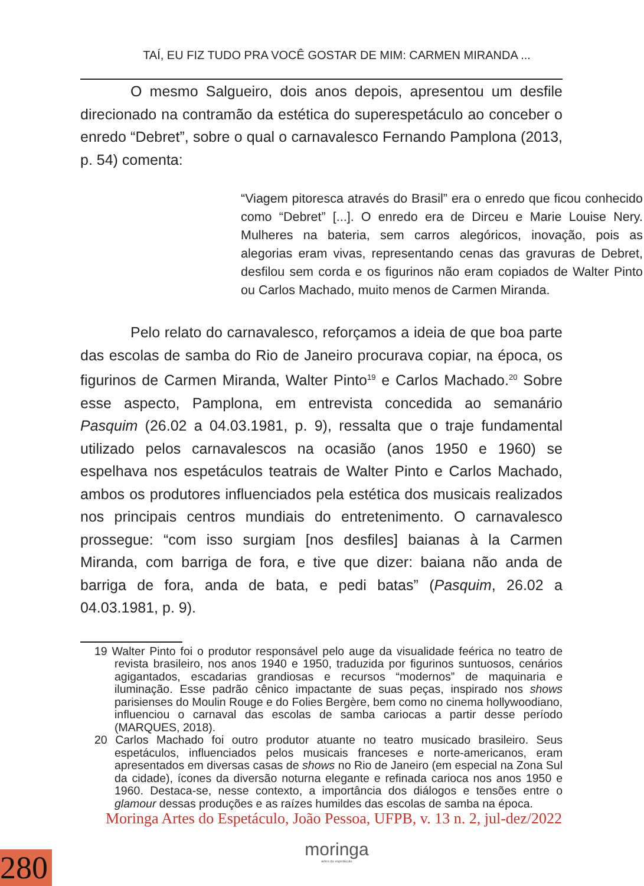TAÍ, EU FIZ TUDO PRA VOCÊ GOSTAR DE MIM: CARMEN MIRANDA ...
O mesmo Salgueiro, dois anos depois, apresentou um desfile direcionado na contramão da estética do superespetáculo ao conceber o enredo “Debret”, sobre o qual o carnavalesco Fernando Pamplona (2013, p. 54) comenta:
“Viagem pitoresca através do Brasil” era o enredo que ficou conhecido como “Debret” [...]. O enredo era de Dirceu e Marie Louise Nery. Mulheres na bateria, sem carros alegóricos, inovação, pois as alegorias eram vivas, representando cenas das gravuras de Debret, desfilou sem corda e os figurinos não eram copiados de Walter Pinto ou Carlos Machado, muito menos de Carmen Miranda.
Pelo relato do carnavalesco, reforçamos a ideia de que boa parte das escolas de samba do Rio de Janeiro procurava copiar, na época, os figurinos de Carmen Miranda, Walter Pinto<sup>19</sup> e Carlos Machado.<sup>20</sup> Sobre esse aspecto, Pamplona, em entrevista concedida ao semanário Pasquim (26.02 a 04.03.1981, p. 9), ressalta que o traje fundamental utilizado pelos carnavalescos na ocasião (anos 1950 e 1960) se espelhava nos espetáculos teatrais de Walter Pinto e Carlos Machado, ambos os produtores influenciados pela estética dos musicais realizados nos principais centros mundiais do entretenimento. O carnavalesco prossegue: “com isso surgiam [nos desfiles] baianas à la Carmen Miranda, com barriga de fora, e tive que dizer: baiana não anda de barriga de fora, anda de bata, e pedi batas” (Pasquim, 26.02 a 04.03.1981, p. 9).
19 Walter Pinto foi o produtor responsável pelo auge da visualidade feérica no teatro de revista brasileiro, nos anos 1940 e 1950, traduzida por figurinos suntuosos, cenários agigantados, escadarias grandiosas e recursos “modernos” de maquinaria e iluminação. Esse padrão cênico impactante de suas peças, inspirado nos shows parisienses do Moulin Rouge e do Folies Bergère, bem como no cinema hollywoodiano, influenciou o carnaval das escolas de samba cariocas a partir desse período (MARQUES, 2018).
20 Carlos Machado foi outro produtor atuante no teatro musicado brasileiro. Seus espetáculos, influenciados pelos musicais franceses e norte-americanos, eram apresentados em diversas casas de shows no Rio de Janeiro (em especial na Zona Sul da cidade), ícones da diversão noturna elegante e refinada carioca nos anos 1950 e 1960. Destaca-se, nesse contexto, a importância dos diálogos e tensões entre o glamour dessas produções e as raízes humildes das escolas de samba na época.
Moringa Artes do Espetáculo, João Pessoa, UFPB, v. 13 n. 2, jul-dez/2022
moringa
artes do espetáculo
280